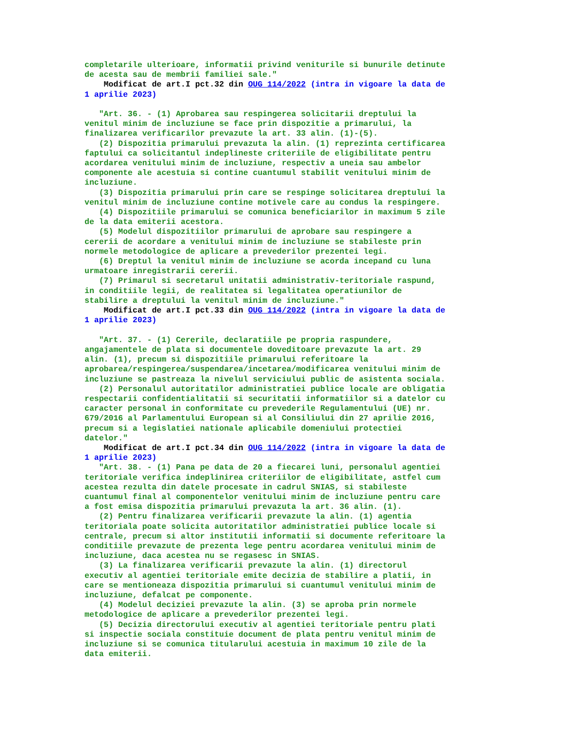completarile ulterioare, informatii privind veniturile si bunurile detinute
de acesta sau de membrii familiei sale."
    Modificat de art.I pct.32 din OUG 114/2022 (intra in vigoare la data de
1 aprilie 2023)

   "Art. 36. - (1) Aprobarea sau respingerea solicitarii dreptului la
venitul minim de incluziune se face prin dispozitie a primarului, la
finalizarea verificarilor prevazute la art. 33 alin. (1)-(5).
   (2) Dispozitia primarului prevazuta la alin. (1) reprezinta certificarea
faptului ca solicitantul indeplineste criteriile de eligibilitate pentru
acordarea venitului minim de incluziune, respectiv a uneia sau ambelor
componente ale acestuia si contine cuantumul stabilit venitului minim de
incluziune.
   (3) Dispozitia primarului prin care se respinge solicitarea dreptului la
venitul minim de incluziune contine motivele care au condus la respingere.
   (4) Dispozitiile primarului se comunica beneficiarilor in maximum 5 zile
de la data emiterii acestora.
   (5) Modelul dispozitiilor primarului de aprobare sau respingere a
cererii de acordare a venitului minim de incluziune se stabileste prin
normele metodologice de aplicare a prevederilor prezentei legi.
   (6) Dreptul la venitul minim de incluziune se acorda incepand cu luna
urmatoare inregistrarii cererii.
   (7) Primarul si secretarul unitatii administrativ-teritoriale raspund,
in conditiile legii, de realitatea si legalitatea operatiunilor de
stabilire a dreptului la venitul minim de incluziune."
    Modificat de art.I pct.33 din OUG 114/2022 (intra in vigoare la data de
1 aprilie 2023)

   "Art. 37. - (1) Cererile, declaratiile pe propria raspundere,
angajamentele de plata si documentele doveditoare prevazute la art. 29
alin. (1), precum si dispozitiile primarului referitoare la
aprobarea/respingerea/suspendarea/incetarea/modificarea venitului minim de
incluziune se pastreaza la nivelul serviciului public de asistenta sociala.
   (2) Personalul autoritatilor administratiei publice locale are obligatia
respectarii confidentialitatii si securitatii informatiilor si a datelor cu
caracter personal in conformitate cu prevederile Regulamentului (UE) nr.
679/2016 al Parlamentului European si al Consiliului din 27 aprilie 2016,
precum si a legislatiei nationale aplicabile domeniului protectiei
datelor."
    Modificat de art.I pct.34 din OUG 114/2022 (intra in vigoare la data de
1 aprilie 2023)
   "Art. 38. - (1) Pana pe data de 20 a fiecarei luni, personalul agentiei
teritoriale verifica indeplinirea criteriilor de eligibilitate, astfel cum
acestea rezulta din datele procesate in cadrul SNIAS, si stabileste
cuantumul final al componentelor venitului minim de incluziune pentru care
a fost emisa dispozitia primarului prevazuta la art. 36 alin. (1).
   (2) Pentru finalizarea verificarii prevazute la alin. (1) agentia
teritoriala poate solicita autoritatilor administratiei publice locale si
centrale, precum si altor institutii informatii si documente referitoare la
conditiile prevazute de prezenta lege pentru acordarea venitului minim de
incluziune, daca acestea nu se regasesc in SNIAS.
   (3) La finalizarea verificarii prevazute la alin. (1) directorul
executiv al agentiei teritoriale emite decizia de stabilire a platii, in
care se mentioneaza dispozitia primarului si cuantumul venitului minim de
incluziune, defalcat pe componente.
   (4) Modelul deciziei prevazute la alin. (3) se aproba prin normele
metodologice de aplicare a prevederilor prezentei legi.
   (5) Decizia directorului executiv al agentiei teritoriale pentru plati
si inspectie sociala constituie document de plata pentru venitul minim de
incluziune si se comunica titularului acestuia in maximum 10 zile de la
data emiterii.